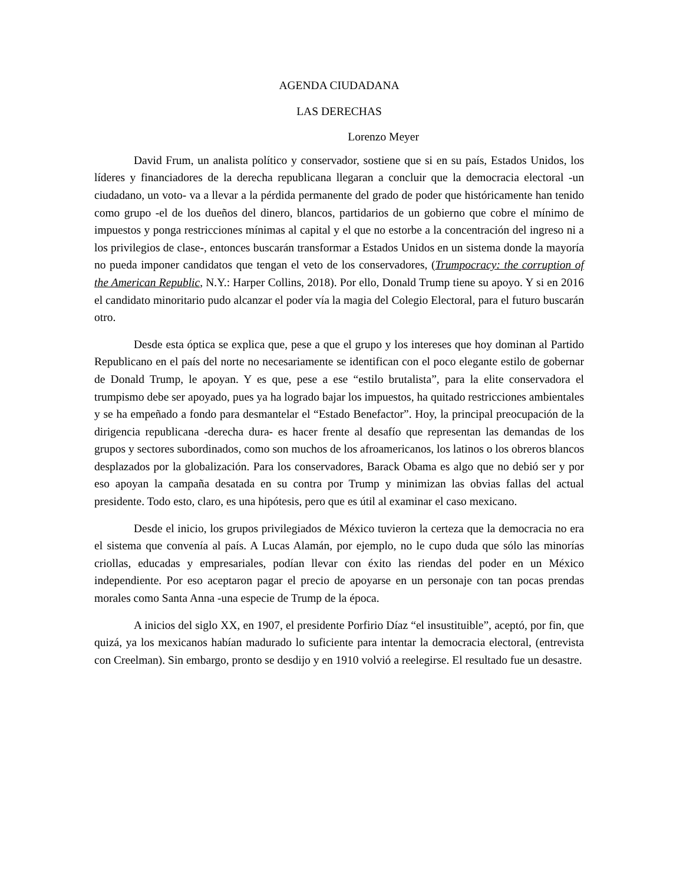AGENDA CIUDADANA
LAS DERECHAS
Lorenzo Meyer
David Frum, un analista político y conservador, sostiene que si en su país, Estados Unidos, los líderes y financiadores de la derecha republicana llegaran a concluir que la democracia electoral -un ciudadano, un voto- va a llevar a la pérdida permanente del grado de poder que históricamente han tenido como grupo -el de los dueños del dinero, blancos, partidarios de un gobierno que cobre el mínimo de impuestos y ponga restricciones mínimas al capital y el que no estorbe a la concentración del ingreso ni a los privilegios de clase-, entonces buscarán transformar a Estados Unidos en un sistema donde la mayoría no pueda imponer candidatos que tengan el veto de los conservadores, (Trumpocracy: the corruption of the American Republic, N.Y.: Harper Collins, 2018). Por ello, Donald Trump tiene su apoyo. Y si en 2016 el candidato minoritario pudo alcanzar el poder vía la magia del Colegio Electoral, para el futuro buscarán otro.
Desde esta óptica se explica que, pese a que el grupo y los intereses que hoy dominan al Partido Republicano en el país del norte no necesariamente se identifican con el poco elegante estilo de gobernar de Donald Trump, le apoyan. Y es que, pese a ese “estilo brutalista”, para la elite conservadora el trumpismo debe ser apoyado, pues ya ha logrado bajar los impuestos, ha quitado restricciones ambientales y se ha empeñado a fondo para desmantelar el “Estado Benefactor”. Hoy, la principal preocupación de la dirigencia republicana -derecha dura- es hacer frente al desafío que representan las demandas de los grupos y sectores subordinados, como son muchos de los afroamericanos, los latinos o los obreros blancos desplazados por la globalización. Para los conservadores, Barack Obama es algo que no debió ser y por eso apoyan la campaña desatada en su contra por Trump y minimizan las obvias fallas del actual presidente. Todo esto, claro, es una hipótesis, pero que es útil al examinar el caso mexicano.
Desde el inicio, los grupos privilegiados de México tuvieron la certeza que la democracia no era el sistema que convenía al país. A Lucas Alamán, por ejemplo, no le cupo duda que sólo las minorías criollas, educadas y empresariales, podían llevar con éxito las riendas del poder en un México independiente. Por eso aceptaron pagar el precio de apoyarse en un personaje con tan pocas prendas morales como Santa Anna -una especie de Trump de la época.
A inicios del siglo XX, en 1907, el presidente Porfirio Díaz “el insustituible”, aceptó, por fin, que quizá, ya los mexicanos habían madurado lo suficiente para intentar la democracia electoral, (entrevista con Creelman). Sin embargo, pronto se desdijo y en 1910 volvió a reelegirse. El resultado fue un desastre.